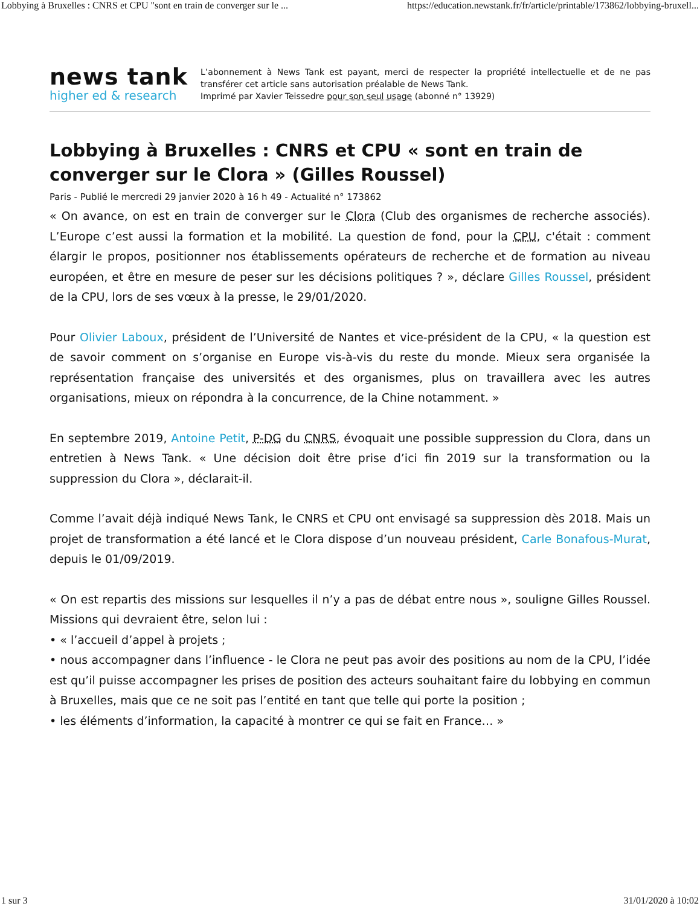Lobbying à Bruxelles : CNRS et CPU "sont en train de converger sur le ... https://education.newstank.fr/fr/article/printable/173862/lobbying-bruxell...
news tank
higher ed & research
L’abonnement à News Tank est payant, merci de respecter la propriété intellectuelle et de ne pas transférer cet article sans autorisation préalable de News Tank.
Imprimé par Xavier Teissedre pour son seul usage (abonné n° 13929)
Lobbying à Bruxelles : CNRS et CPU « sont en train de converger sur le Clora » (Gilles Roussel)
Paris - Publié le mercredi 29 janvier 2020 à 16 h 49 - Actualité n° 173862
« On avance, on est en train de converger sur le Clora (Club des organismes de recherche associés). L’Europe c’est aussi la formation et la mobilité. La question de fond, pour la CPU, c'était : comment élargir le propos, positionner nos établissements opérateurs de recherche et de formation au niveau européen, et être en mesure de peser sur les décisions politiques ? », déclare Gilles Roussel, président de la CPU, lors de ses vœux à la presse, le 29/01/2020.
Pour Olivier Laboux, président de l’Université de Nantes et vice-président de la CPU, « la question est de savoir comment on s’organise en Europe vis-à-vis du reste du monde. Mieux sera organisée la représentation française des universités et des organismes, plus on travaillera avec les autres organisations, mieux on répondra à la concurrence, de la Chine notamment. »
En septembre 2019, Antoine Petit, P-DG du CNRS, évoquait une possible suppression du Clora, dans un entretien à News Tank. « Une décision doit être prise d’ici fin 2019 sur la transformation ou la suppression du Clora », déclarait-il.
Comme l’avait déjà indiqué News Tank, le CNRS et CPU ont envisagé sa suppression dès 2018. Mais un projet de transformation a été lancé et le Clora dispose d’un nouveau président, Carle Bonafous-Murat, depuis le 01/09/2019.
« On est repartis des missions sur lesquelles il n’y a pas de débat entre nous », souligne Gilles Roussel. Missions qui devraient être, selon lui :
• « l’accueil d’appel à projets ;
• nous accompagner dans l’influence - le Clora ne peut pas avoir des positions au nom de la CPU, l’idée est qu’il puisse accompagner les prises de position des acteurs souhaitant faire du lobbying en commun à Bruxelles, mais que ce ne soit pas l’entité en tant que telle qui porte la position ;
• les éléments d’information, la capacité à montrer ce qui se fait en France… »
1 sur 3 31/01/2020 à 10:02